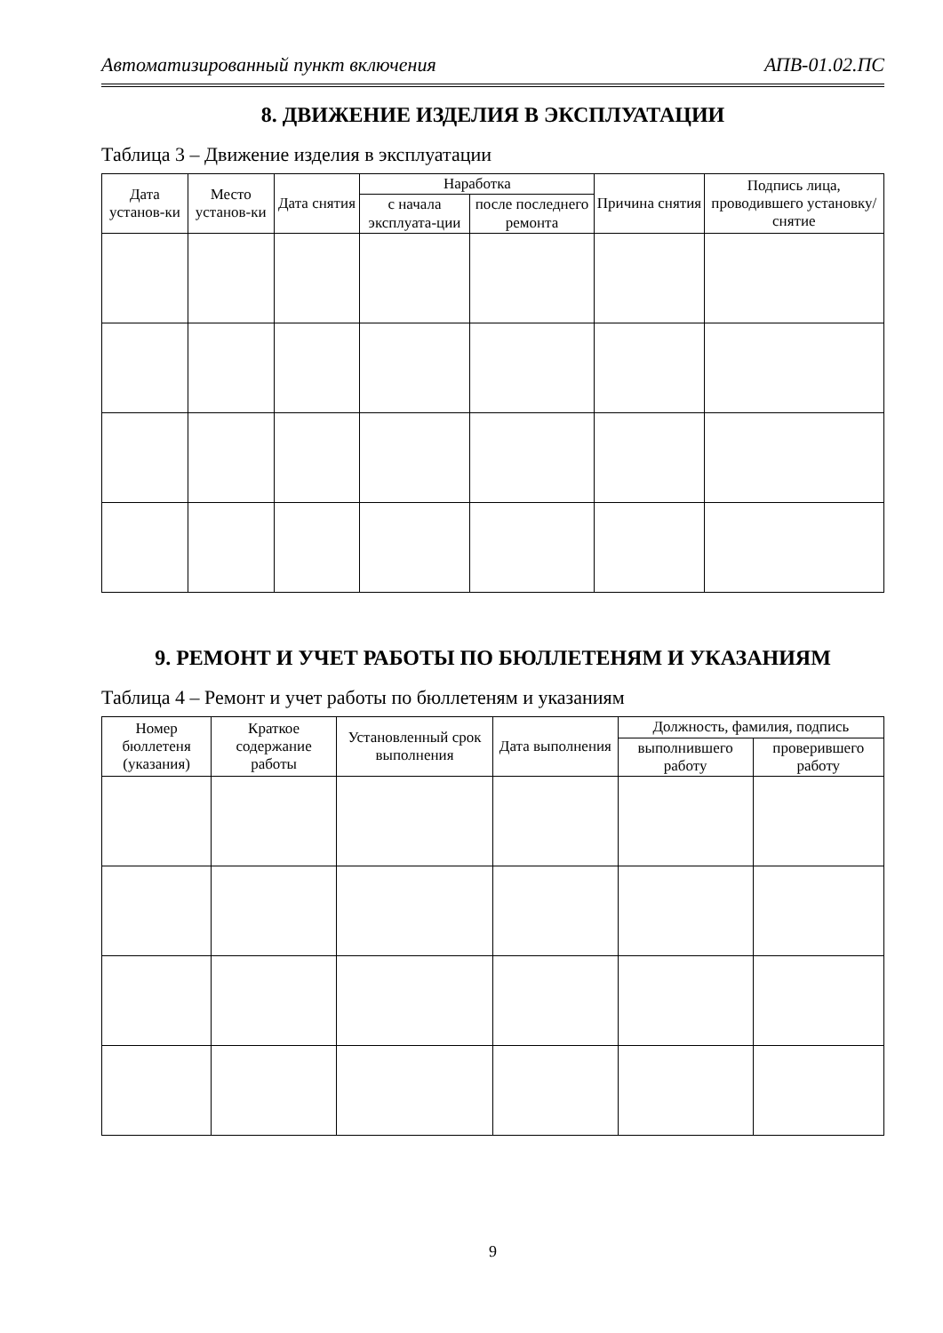Автоматизированный пункт включения АПВ-01.02.ПС
8. ДВИЖЕНИЕ ИЗДЕЛИЯ В ЭКСПЛУАТАЦИИ
Таблица 3 – Движение изделия в эксплуатации
| Дата установ-ки | Место установ-ки | Дата снятия | Наработка | | Причина снятия | Подпись лица, проводившего установку/ снятие |
| --- | --- | --- | --- | --- | --- | --- |
| | | | с начала эксплуата-ции | после последнего ремонта | | |
9. РЕМОНТ И УЧЕТ РАБОТЫ ПО БЮЛЛЕТЕНЯМ И УКАЗАНИЯМ
Таблица 4 – Ремонт и учет работы по бюллетеням и указаниям
| Номер бюллетеня (указания) | Краткое содержание работы | Установленный срок выполнения | Дата выполнения | Должность, фамилия, подпись | |
| --- | --- | --- | --- | --- | --- |
| | | | | выполнившего работу | проверившего работу |
9